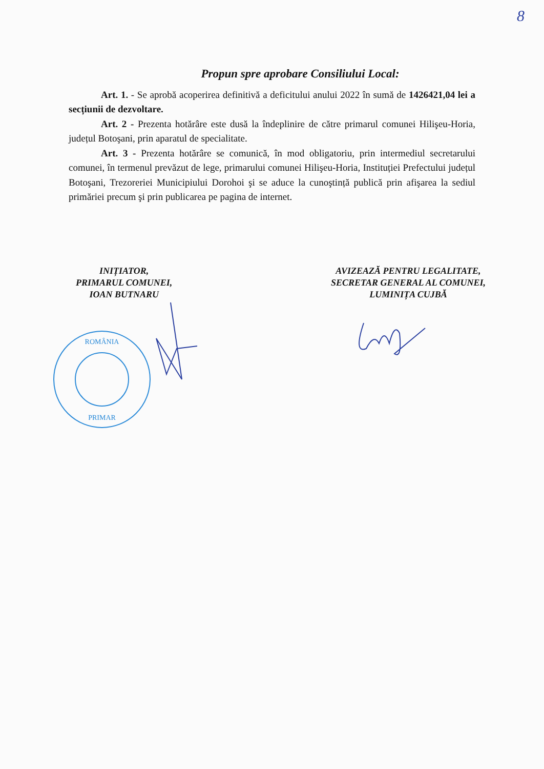8
Propun spre aprobare Consiliului Local:
Art. 1. - Se aprobă acoperirea definitivă a deficitului anului 2022 în sumă de 1426421,04 lei a secțiunii de dezvoltare.
Art. 2 - Prezenta hotărâre este dusă la îndeplinire de către primarul comunei Hilişeu-Horia, județul Botoşani, prin aparatul de specialitate.
Art. 3 - Prezenta hotărâre se comunică, în mod obligatoriu, prin intermediul secretarului comunei, în termenul prevăzut de lege, primarului comunei Hilişeu-Horia, Instituției Prefectului județul Botoşani, Trezoreriei Municipiului Dorohoi şi se aduce la cunoştință publică prin afişarea la sediul primăriei precum şi prin publicarea pe pagina de internet.
INIȚIATOR,
PRIMARUL COMUNEI,
IOAN BUTNARU
AVIZEAZĂ PENTRU LEGALITATE,
SECRETAR GENERAL AL COMUNEI,
LUMINIȚA CUJBĂ
ROMÂNIA
PRIMAR